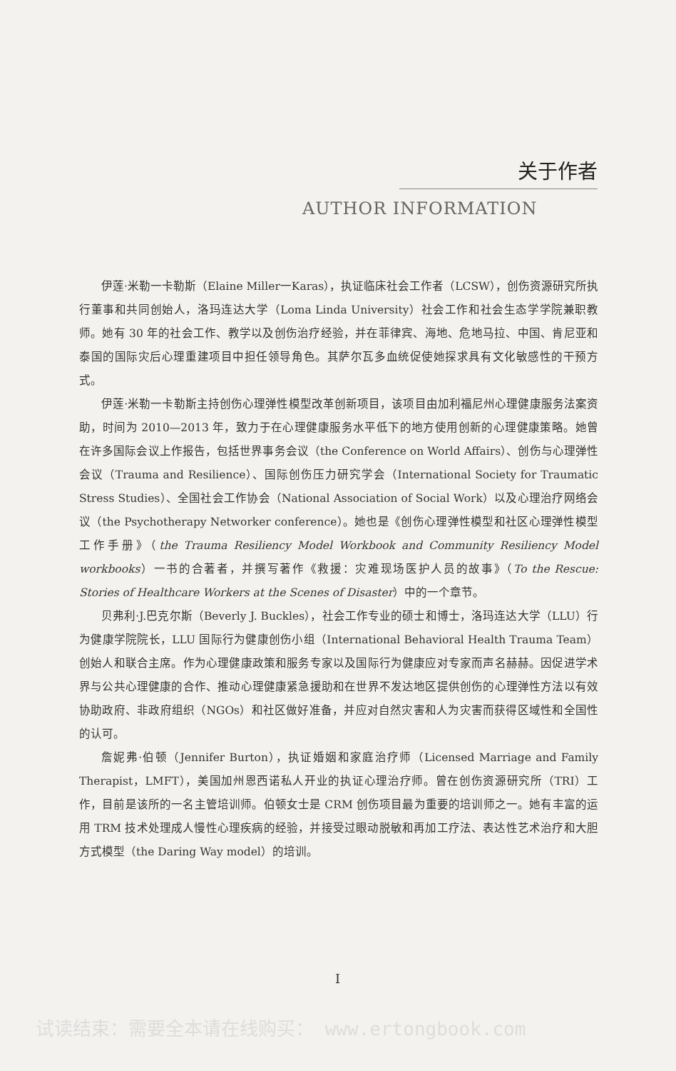关于作者
AUTHOR INFORMATION
伊莲·米勒一卡勒斯（Elaine Miller一Karas），执证临床社会工作者（LCSW），创伤资源研究所执行董事和共同创始人，洛玛连达大学（Loma Linda University）社会工作和社会生态学学院兼职教师。她有 30 年的社会工作、教学以及创伤治疗经验，并在菲律宾、海地、危地马拉、中国、肯尼亚和泰国的国际灾后心理重建项目中担任领导角色。其萨尔瓦多血统促使她探求具有文化敏感性的干预方式。
伊莲·米勒一卡勒斯主持创伤心理弹性模型改革创新项目，该项目由加利福尼州心理健康服务法案资助，时间为 2010—2013 年，致力于在心理健康服务水平低下的地方使用创新的心理健康策略。她曾在许多国际会议上作报告，包括世界事务会议（the Conference on World Affairs）、创伤与心理弹性会议（Trauma and Resilience）、国际创伤压力研究学会（International Society for Traumatic Stress Studies）、全国社会工作协会（National Association of Social Work）以及心理治疗网络会议（the Psychotherapy Networker conference）。她也是《创伤心理弹性模型和社区心理弹性模型工作手册》（the Trauma Resiliency Model Workbook and Community Resiliency Model workbooks）一书的合著者，并撰写著作《救援：灾难现场医护人员的故事》（To the Rescue: Stories of Healthcare Workers at the Scenes of Disaster）中的一个章节。
贝弗利·J.巴克尔斯（Beverly J. Buckles），社会工作专业的硕士和博士，洛玛连达大学（LLU）行为健康学院院长，LLU 国际行为健康创伤小组（International Behavioral Health Trauma Team）创始人和联合主席。作为心理健康政策和服务专家以及国际行为健康应对专家而声名赫赫。因促进学术界与公共心理健康的合作、推动心理健康紧急援助和在世界不发达地区提供创伤的心理弹性方法以有效协助政府、非政府组织（NGOs）和社区做好准备，并应对自然灾害和人为灾害而获得区域性和全国性的认可。
詹妮弗·伯顿（Jennifer Burton），执证婚姻和家庭治疗师（Licensed Marriage and Family Therapist，LMFT），美国加州恩西诺私人开业的执证心理治疗师。曾在创伤资源研究所（TRI）工作，目前是该所的一名主管培训师。伯顿女士是 CRM 创伤项目最为重要的培训师之一。她有丰富的运用 TRM 技术处理成人慢性心理疾病的经验，并接受过眼动脱敏和再加工疗法、表达性艺术治疗和大胆方式模型（the Daring Way model）的培训。
I
试读结束：需要全本请在线购买： www.ertongbook.com